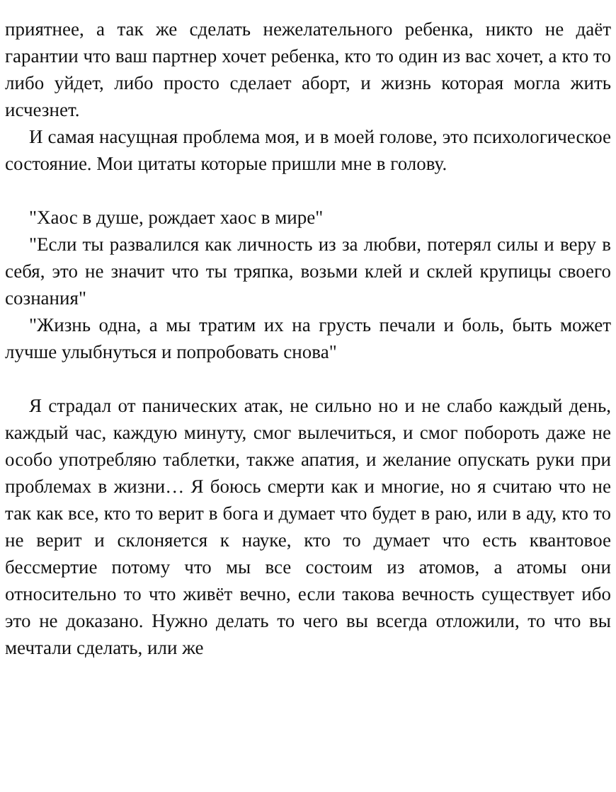приятнее, а так же сделать нежелательного ребенка, никто не даёт гарантии что ваш партнер хочет ребенка, кто то один из вас хочет, а кто то либо уйдет, либо просто сделает аборт, и жизнь которая могла жить исчезнет.
И самая насущная проблема моя, и в моей голове, это психологическое состояние. Мои цитаты которые пришли мне в голову.
"Хаос в душе, рождает хаос в мире"
"Если ты развалился как личность из за любви, потерял силы и веру в себя, это не значит что ты тряпка, возьми клей и склей крупицы своего сознания"
"Жизнь одна, а мы тратим их на грусть печали и боль, быть может лучше улыбнуться и попробовать снова"
Я страдал от панических атак, не сильно но и не слабо каждый день, каждый час, каждую минуту, смог вылечиться, и смог побороть даже не особо употребляю таблетки, также апатия, и желание опускать руки при проблемах в жизни… Я боюсь смерти как и многие, но я считаю что не так как все, кто то верит в бога и думает что будет в раю, или в аду, кто то не верит и склоняется к науке, кто то думает что есть квантовое бессмертие потому что мы все состоим из атомов, а атомы они относительно то что живёт вечно, если такова вечность существует ибо это не доказано. Нужно делать то чего вы всегда отложили, то что вы мечтали сделать, или же